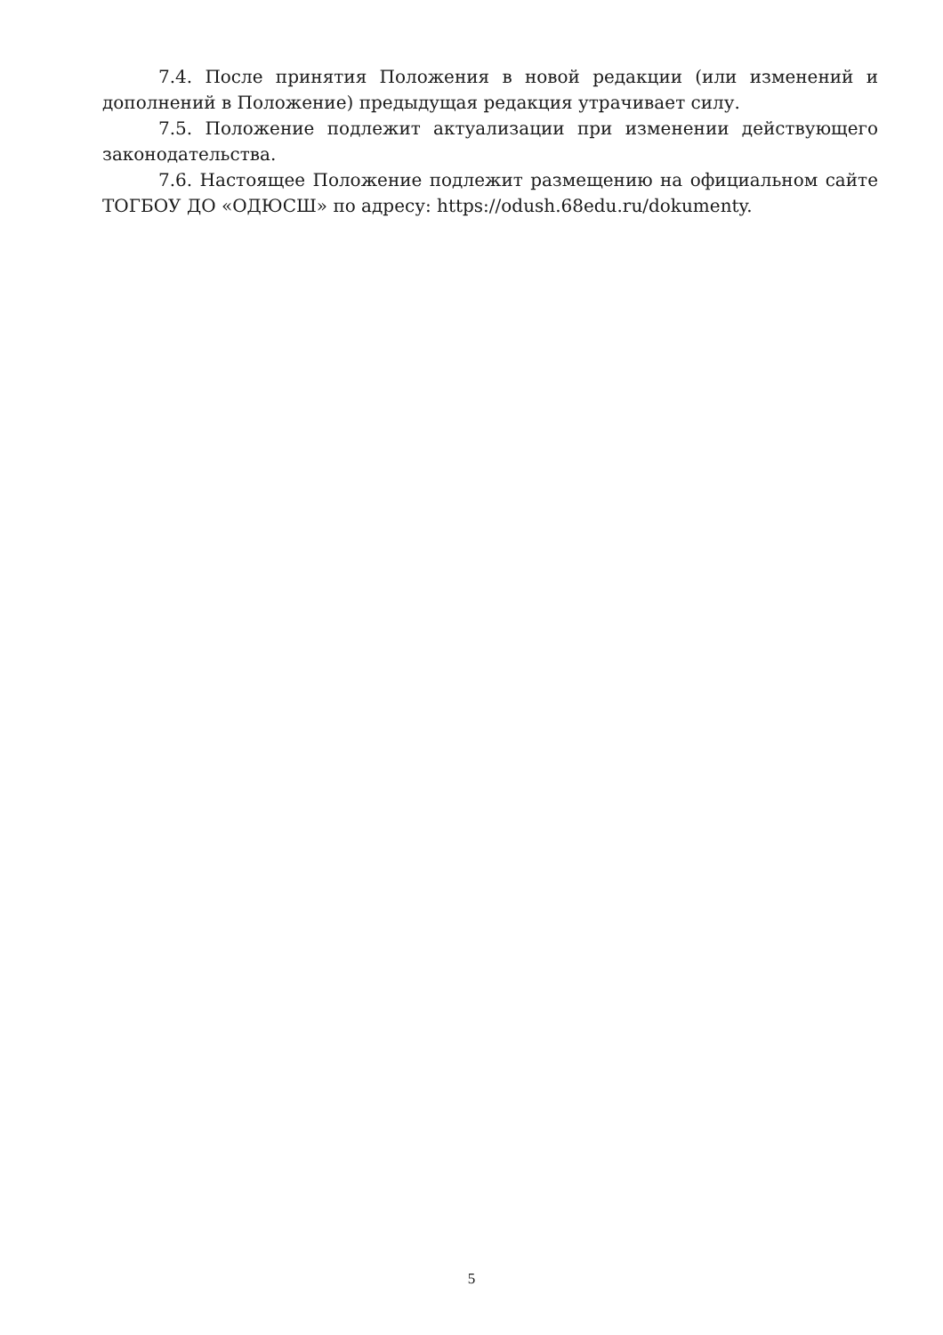7.4. После принятия Положения в новой редакции (или изменений и дополнений в Положение) предыдущая редакция утрачивает силу.
7.5. Положение подлежит актуализации при изменении действующего законодательства.
7.6. Настоящее Положение подлежит размещению на официальном сайте ТОГБОУ ДО «ОДЮСШ» по адресу: https://odush.68edu.ru/dokumenty.
5